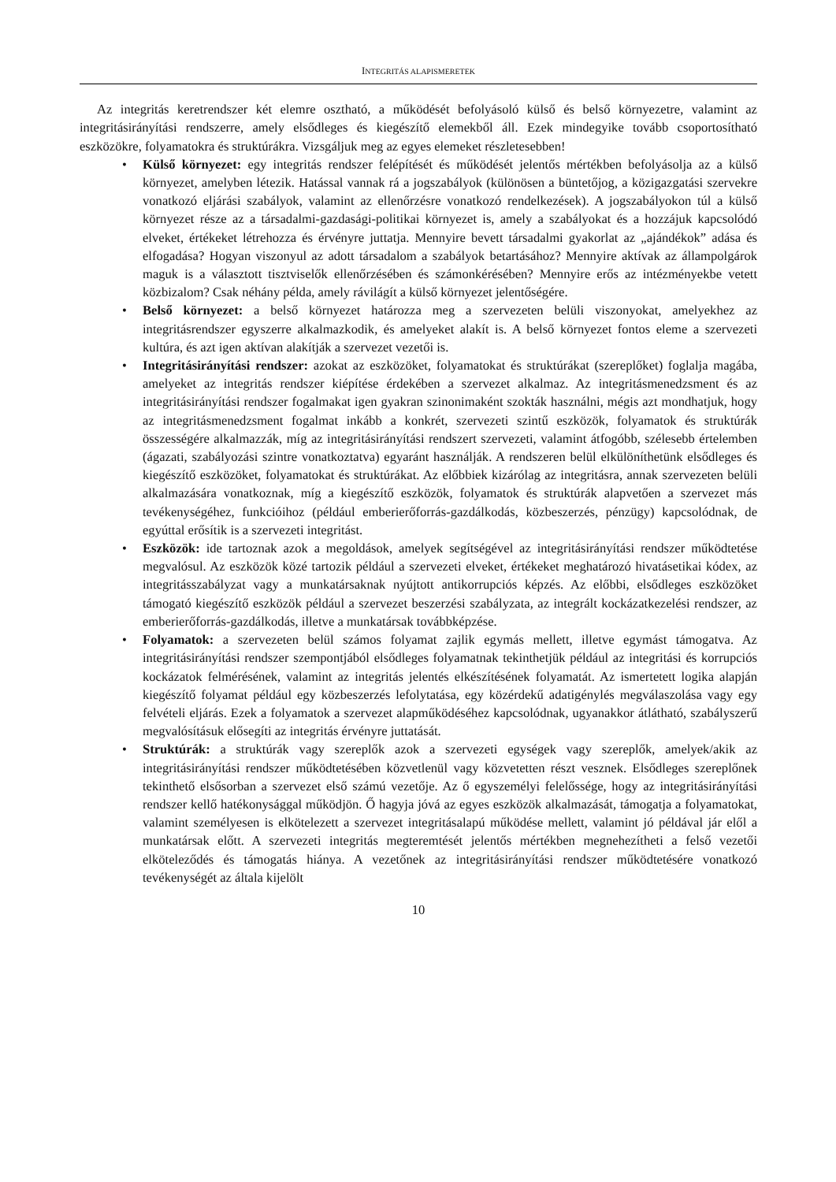INTEGRITÁS ALAPISMERETEK
Az integritás keretrendszer két elemre osztható, a működését befolyásoló külső és belső környezetre, valamint az integritásirányítási rendszerre, amely elsődleges és kiegészítő elemekből áll. Ezek mindegyike tovább csoportosítható eszközökre, folyamatokra és struktúrákra. Vizsgáljuk meg az egyes elemeket részletesebben!
• Külső környezet: egy integritás rendszer felépítését és működését jelentős mértékben befolyásolja az a külső környezet, amelyben létezik. Hatással vannak rá a jogszabályok (különösen a büntetőjog, a közigazgatási szervekre vonatkozó eljárási szabályok, valamint az ellenőrzésre vonatkozó rendelkezések). A jogszabályokon túl a külső környezet része az a társadalmi-gazdasági-politikai környezet is, amely a szabályokat és a hozzájuk kapcsolódó elveket, értékeket létrehozza és érvényre juttatja. Mennyire bevett társadalmi gyakorlat az „ajándékok” adása és elfogadása? Hogyan viszonyul az adott társadalom a szabályok betartásához? Mennyire aktívak az állampolgárok maguk is a választott tisztviselők ellenőrzésében és számonkérésében? Mennyire erős az intézményekbe vetett közbizalom? Csak néhány példa, amely rávilágít a külső környezet jelentőségére.
• Belső környezet: a belső környezet határozza meg a szervezeten belüli viszonyokat, amelyekhez az integritásrendszer egyszerre alkalmazkodik, és amelyeket alakít is. A belső környezet fontos eleme a szervezeti kultúra, és azt igen aktívan alakítják a szervezet vezetői is.
• Integritásirányítási rendszer: azokat az eszközöket, folyamatokat és struktúrákat (szereplőket) foglalja magába, amelyeket az integritás rendszer kiépítése érdekében a szervezet alkalmaz. Az integritásmenedzsment és az integritásirányítási rendszer fogalmakat igen gyakran szinonimaként szokták használni, mégis azt mondhatjuk, hogy az integritásmenedzsment fogalmat inkább a konkrét, szervezeti szintű eszközök, folyamatok és struktúrák összességére alkalmazzák, míg az integritásirányítási rendszert szervezeti, valamint átfogóbb, szélesebb értelemben (ágazati, szabályozási szintre vonatkoztatva) egyaránt használják. A rendszeren belül elkülöníthetünk elsődleges és kiegészítő eszközöket, folyamatokat és struktúrákat. Az előbbiek kizárólag az integritásra, annak szervezeten belüli alkalmazására vonatkoznak, míg a kiegészítő eszközök, folyamatok és struktúrák alapvetően a szervezet más tevékenységéhez, funkcióihoz (például emberierőforrás-gazdálkodás, közbeszerzés, pénzügy) kapcsolódnak, de egyúttal erősítik is a szervezeti integritást.
• Eszközök: ide tartoznak azok a megoldások, amelyek segítségével az integritásirányítási rendszer működtetése megvalósul. Az eszközök közé tartozik például a szervezeti elveket, értékeket meghatározó hivatásetikai kódex, az integritásszabályzat vagy a munkatársaknak nyújtott antikorrupciós képzés. Az előbbi, elsődleges eszközöket támogató kiegészítő eszközök például a szervezet beszerzési szabályzata, az integrált kockázatkezelési rendszer, az emberierőforrás-gazdálkodás, illetve a munkatársak továbbképzése.
• Folyamatok: a szervezeten belül számos folyamat zajlik egymás mellett, illetve egymást támogatva. Az integritásirányítási rendszer szempontjából elsődleges folyamatnak tekinthetjük például az integritási és korrupciós kockázatok felmérésének, valamint az integritás jelentés elkészítésének folyamatát. Az ismertetett logika alapján kiegészítő folyamat például egy közbeszerzés lefolytatása, egy közérdekű adatigénylés megválaszolása vagy egy felvételi eljárás. Ezek a folyamatok a szervezet alapműködéséhez kapcsolódnak, ugyanakkor átlátható, szabályszerű megvalósításuk elősegíti az integritás érvényre juttatását.
• Struktúrák: a struktúrák vagy szereplők azok a szervezeti egységek vagy szereplők, amelyek/akik az integritásirányítási rendszer működtetésében közvetlenül vagy közvetetten részt vesznek. Elsődleges szereplőnek tekinthető elsősorban a szervezet első számú vezetője. Az ő egyszemélyi felelőssége, hogy az integritásirányítási rendszer kellő hatékonysággal működjön. Ő hagyja jóvá az egyes eszközök alkalmazását, támogatja a folyamatokat, valamint személyesen is elkötelezett a szervezet integritásalapú működése mellett, valamint jó példával jár elől a munkatársak előtt. A szervezeti integritás megteremtését jelentős mértékben megnehezítheti a felső vezetői elköteleződés és támogatás hiánya. A vezetőnek az integritásirányítási rendszer működtetésére vonatkozó tevékenységét az általa kijelölt
10